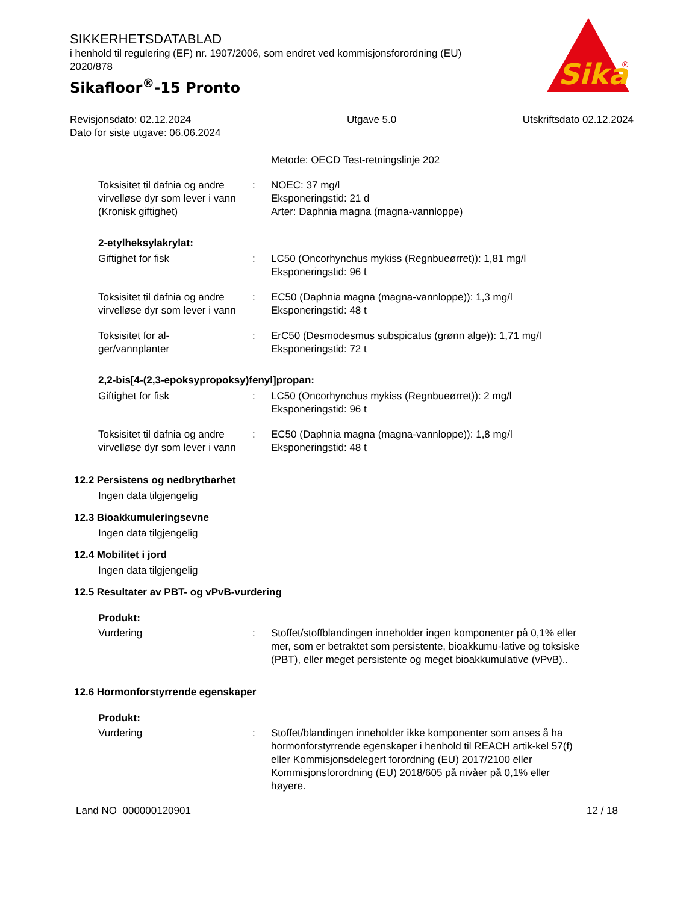Sika
®
SIKKERHETSDATABLAD
i henhold til regulering (EF) nr. 1907/2006, som endret ved kommisjonsforordning (EU) 2020/878
Sikafloor<sup>®</sup>-15 Pronto
Revisjonsdato: 02.12.2024
Dato for siste utgave: 06.06.2024
Utgave 5.0 Utskriftsdato 02.12.2024
Metode: OECD Test-retningslinje 202
Toksisitet til dafnia og andre virvelløse dyr som lever i vann (Kronisk giftighet)
: NOEC: 37 mg/l
Eksponeringstid: 21 d
Arter: Daphnia magna (magna-vannloppe)
2-etylheksylakrylat:
Giftighet for fisk : LC50 (Oncorhynchus mykiss (Regnbueørret)): 1,81 mg/l
Eksponeringstid: 96 t
Toksisitet til dafnia og andre virvelløse dyr som lever i vann
: EC50 (Daphnia magna (magna-vannloppe)): 1,3 mg/l
Eksponeringstid: 48 t
Toksisitet for al-
ger/vannplanter
: ErC50 (Desmodesmus subspicatus (grønn alge)): 1,71 mg/l
Eksponeringstid: 72 t
2,2-bis[4-(2,3-epoksypropoksy)fenyl]propan:
Giftighet for fisk : LC50 (Oncorhynchus mykiss (Regnbueørret)): 2 mg/l
Eksponeringstid: 96 t
Toksisitet til dafnia og andre virvelløse dyr som lever i vann
: EC50 (Daphnia magna (magna-vannloppe)): 1,8 mg/l
Eksponeringstid: 48 t
12.2 Persistens og nedbrytbarhet
Ingen data tilgjengelig
12.3 Bioakkumuleringsevne
Ingen data tilgjengelig
12.4 Mobilitet i jord
Ingen data tilgjengelig
12.5 Resultater av PBT- og vPvB-vurdering
Produkt:
Vurdering : Stoffet/stoffblandingen inneholder ingen komponenter på 0,1% eller mer, som er betraktet som persistente, bioakkumu-lative og toksiske (PBT), eller meget persistente og meget bioakkumulative (vPvB)..
12.6 Hormonforstyrrende egenskaper
Produkt:
Vurdering : Stoffet/blandingen inneholder ikke komponenter som anses å ha hormonforstyrrende egenskaper i henhold til REACH artik-kel 57(f) eller Kommisjonsdelegert forordning (EU) 2017/2100 eller Kommisjonsforordning (EU) 2018/605 på nivåer på 0,1% eller høyere.
Land NO 000000120901 12 / 18